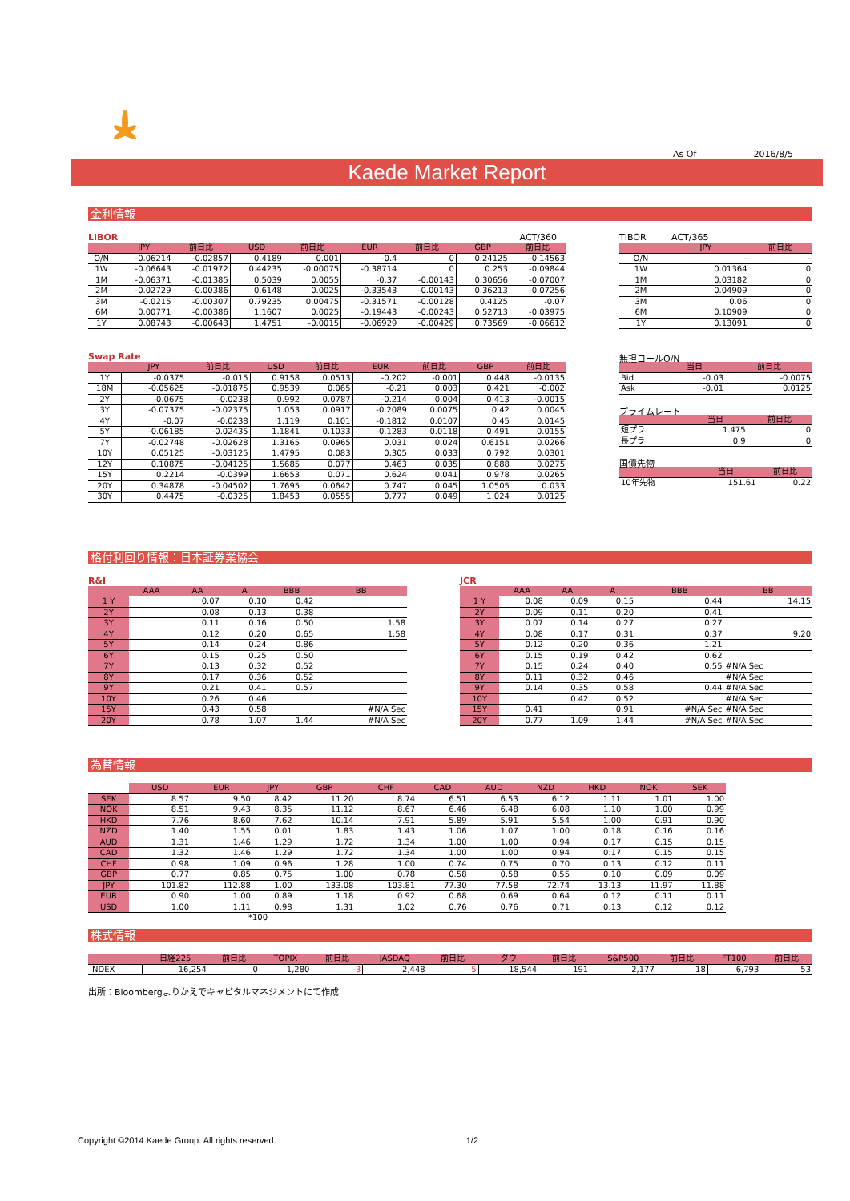As Of 2016/8/5
Kaede Market Report
金利情報
LIBOR ACT/360
| | JPY | 前日比 | USD | 前日比 | EUR | 前日比 | GBP | 前日比 |
| --- | --- | --- | --- | --- | --- | --- | --- | --- |
| O/N | -0.06214 | -0.02857 | 0.4189 | 0.001 | -0.4 | 0 | 0.24125 | -0.14563 |
| 1W | -0.06643 | -0.01972 | 0.44235 | -0.00075 | -0.38714 | 0 | 0.253 | -0.09844 |
| 1M | -0.06371 | -0.01385 | 0.5039 | 0.0055 | -0.37 | -0.00143 | 0.30656 | -0.07007 |
| 2M | -0.02729 | -0.00386 | 0.6148 | 0.0025 | -0.33543 | -0.00143 | 0.36213 | -0.07256 |
| 3M | -0.0215 | -0.00307 | 0.79235 | 0.00475 | -0.31571 | -0.00128 | 0.4125 | -0.07 |
| 6M | 0.00771 | -0.00386 | 1.1607 | 0.0025 | -0.19443 | -0.00243 | 0.52713 | -0.03975 |
| 1Y | 0.08743 | -0.00643 | 1.4751 | -0.0015 | -0.06929 | -0.00429 | 0.73569 | -0.06612 |
Swap Rate
| | JPY | 前日比 | USD | 前日比 | EUR | 前日比 | GBP | 前日比 |
| --- | --- | --- | --- | --- | --- | --- | --- | --- |
| 1Y | -0.0375 | -0.015 | 0.9158 | 0.0513 | -0.202 | -0.001 | 0.448 | -0.0135 |
| 18M | -0.05625 | -0.01875 | 0.9539 | 0.065 | -0.21 | 0.003 | 0.421 | -0.002 |
| 2Y | -0.0675 | -0.0238 | 0.992 | 0.0787 | -0.214 | 0.004 | 0.413 | -0.0015 |
| 3Y | -0.07375 | -0.02375 | 1.053 | 0.0917 | -0.2089 | 0.0075 | 0.42 | 0.0045 |
| 4Y | -0.07 | -0.0238 | 1.119 | 0.101 | -0.1812 | 0.0107 | 0.45 | 0.0145 |
| 5Y | -0.06185 | -0.02435 | 1.1841 | 0.1033 | -0.1283 | 0.0118 | 0.491 | 0.0155 |
| 7Y | -0.02748 | -0.02628 | 1.3165 | 0.0965 | 0.031 | 0.024 | 0.6151 | 0.0266 |
| 10Y | 0.05125 | -0.03125 | 1.4795 | 0.083 | 0.305 | 0.033 | 0.792 | 0.0301 |
| 12Y | 0.10875 | -0.04125 | 1.5685 | 0.077 | 0.463 | 0.035 | 0.888 | 0.0275 |
| 15Y | 0.2214 | -0.0399 | 1.6653 | 0.071 | 0.624 | 0.041 | 0.978 | 0.0265 |
| 20Y | 0.34878 | -0.04502 | 1.7695 | 0.0642 | 0.747 | 0.045 | 1.0505 | 0.033 |
| 30Y | 0.4475 | -0.0325 | 1.8453 | 0.0555 | 0.777 | 0.049 | 1.024 | 0.0125 |
TIBOR ACT/365
| | JPY | 前日比 |
| --- | --- | --- |
| O/N | - | - |
| 1W | 0.01364 | 0 |
| 1M | 0.03182 | 0 |
| 2M | 0.04909 | 0 |
| 3M | 0.06 | 0 |
| 6M | 0.10909 | 0 |
| 1Y | 0.13091 | 0 |
無担コールO/N
| | 当日 | 前日比 |
| --- | --- | --- |
| Bid | -0.03 | -0.0075 |
| Ask | -0.01 | 0.0125 |
プライムレート
| | 当日 | 前日比 |
| --- | --- | --- |
| 短プラ | 1.475 | 0 |
| 長プラ | 0.9 | 0 |
国債先物
| | 当日 | 前日比 |
| --- | --- | --- |
| 10年先物 | 151.61 | 0.22 |
格付利回り情報：日本証券業協会
R&I
| | AAA | AA | A | BBB | BB |
| --- | --- | --- | --- | --- | --- |
| 1 Y | | 0.07 | 0.10 | 0.42 | |
| 2Y | | 0.08 | 0.13 | 0.38 | |
| 3Y | | 0.11 | 0.16 | 0.50 | 1.58 |
| 4Y | | 0.12 | 0.20 | 0.65 | 1.58 |
| 5Y | | 0.14 | 0.24 | 0.86 | |
| 6Y | | 0.15 | 0.25 | 0.50 | |
| 7Y | | 0.13 | 0.32 | 0.52 | |
| 8Y | | 0.17 | 0.36 | 0.52 | |
| 9Y | | 0.21 | 0.41 | 0.57 | |
| 10Y | | 0.26 | 0.46 | | |
| 15Y | | 0.43 | 0.58 | | #N/A Sec |
| 20Y | | 0.78 | 1.07 | 1.44 | #N/A Sec |
JCR
| | AAA | AA | A | BBB | BB |
| --- | --- | --- | --- | --- | --- |
| 1 Y | 0.08 | 0.09 | 0.15 | 0.44 | 14.15 |
| 2Y | 0.09 | 0.11 | 0.20 | 0.41 | |
| 3Y | 0.07 | 0.14 | 0.27 | 0.27 | |
| 4Y | 0.08 | 0.17 | 0.31 | 0.37 | 9.20 |
| 5Y | 0.12 | 0.20 | 0.36 | 1.21 | |
| 6Y | 0.15 | 0.19 | 0.42 | 0.62 | |
| 7Y | 0.15 | 0.24 | 0.40 | 0.55 | #N/A Sec |
| 8Y | 0.11 | 0.32 | 0.46 | | #N/A Sec |
| 9Y | 0.14 | 0.35 | 0.58 | 0.44 | #N/A Sec |
| 10Y | | 0.42 | 0.52 | | #N/A Sec |
| 15Y | 0.41 | | 0.91 | #N/A Sec | #N/A Sec |
| 20Y | 0.77 | 1.09 | 1.44 | #N/A Sec | #N/A Sec |
為替情報
| | USD | EUR | JPY | GBP | CHF | CAD | AUD | NZD | HKD | NOK | SEK |
| --- | --- | --- | --- | --- | --- | --- | --- | --- | --- | --- | --- |
| SEK | 8.57 | 9.50 | 8.42 | 11.20 | 8.74 | 6.51 | 6.53 | 6.12 | 1.11 | 1.01 | 1.00 |
| NOK | 8.51 | 9.43 | 8.35 | 11.12 | 8.67 | 6.46 | 6.48 | 6.08 | 1.10 | 1.00 | 0.99 |
| HKD | 7.76 | 8.60 | 7.62 | 10.14 | 7.91 | 5.89 | 5.91 | 5.54 | 1.00 | 0.91 | 0.90 |
| NZD | 1.40 | 1.55 | 0.01 | 1.83 | 1.43 | 1.06 | 1.07 | 1.00 | 0.18 | 0.16 | 0.16 |
| AUD | 1.31 | 1.46 | 1.29 | 1.72 | 1.34 | 1.00 | 1.00 | 0.94 | 0.17 | 0.15 | 0.15 |
| CAD | 1.32 | 1.46 | 1.29 | 1.72 | 1.34 | 1.00 | 1.00 | 0.94 | 0.17 | 0.15 | 0.15 |
| CHF | 0.98 | 1.09 | 0.96 | 1.28 | 1.00 | 0.74 | 0.75 | 0.70 | 0.13 | 0.12 | 0.11 |
| GBP | 0.77 | 0.85 | 0.75 | 1.00 | 0.78 | 0.58 | 0.58 | 0.55 | 0.10 | 0.09 | 0.09 |
| JPY | 101.82 | 112.88 | 1.00 | 133.08 | 103.81 | 77.30 | 77.58 | 72.74 | 13.13 | 11.97 | 11.88 |
| EUR | 0.90 | 1.00 | 0.89 | 1.18 | 0.92 | 0.68 | 0.69 | 0.64 | 0.12 | 0.11 | 0.11 |
| USD | 1.00 | 1.11 | 0.98 | 1.31 | 1.02 | 0.76 | 0.76 | 0.71 | 0.13 | 0.12 | 0.12 |
*100
株式情報
| | 日経225 | 前日比 | TOPIX | 前日比 | JASDAQ | 前日比 | ダウ | 前日比 | S&P500 | 前日比 | FT100 | 前日比 |
| --- | --- | --- | --- | --- | --- | --- | --- | --- | --- | --- | --- | --- |
| INDEX | 16,254 | 0 | 1,280 | -3 | 2,448 | -5 | 18,544 | 191 | 2,177 | 18 | 6,793 | 53 |
出所：Bloombergよりかえでキャピタルマネジメントにて作成
Copyright ©2014 Kaede Group. All rights reserved. 1/2